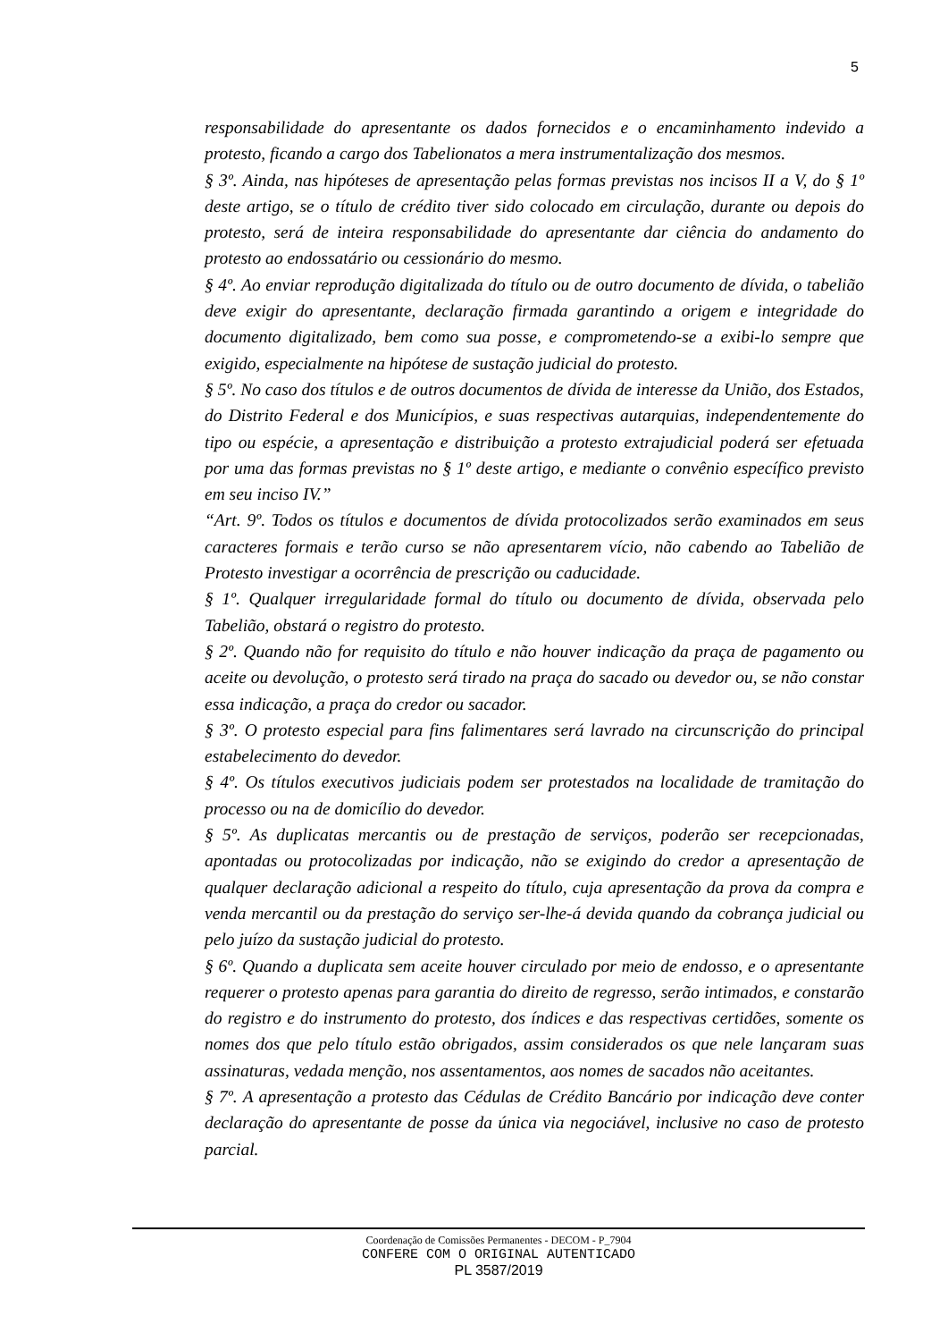5
responsabilidade do apresentante os dados fornecidos e o encaminhamento indevido a protesto, ficando a cargo dos Tabelionatos a mera instrumentalização dos mesmos.
§ 3º. Ainda, nas hipóteses de apresentação pelas formas previstas nos incisos II a V, do § 1º deste artigo, se o título de crédito tiver sido colocado em circulação, durante ou depois do protesto, será de inteira responsabilidade do apresentante dar ciência do andamento do protesto ao endossatário ou cessionário do mesmo.
§ 4º. Ao enviar reprodução digitalizada do título ou de outro documento de dívida, o tabelião deve exigir do apresentante, declaração firmada garantindo a origem e integridade do documento digitalizado, bem como sua posse, e comprometendo-se a exibi-lo sempre que exigido, especialmente na hipótese de sustação judicial do protesto.
§ 5º. No caso dos títulos e de outros documentos de dívida de interesse da União, dos Estados, do Distrito Federal e dos Municípios, e suas respectivas autarquias, independentemente do tipo ou espécie, a apresentação e distribuição a protesto extrajudicial poderá ser efetuada por uma das formas previstas no § 1º deste artigo, e mediante o convênio específico previsto em seu inciso IV.”
“Art. 9º. Todos os títulos e documentos de dívida protocolizados serão examinados em seus caracteres formais e terão curso se não apresentarem vício, não cabendo ao Tabelião de Protesto investigar a ocorrência de prescrição ou caducidade.
§ 1º. Qualquer irregularidade formal do título ou documento de dívida, observada pelo Tabelião, obstará o registro do protesto.
§ 2º. Quando não for requisito do título e não houver indicação da praça de pagamento ou aceite ou devolução, o protesto será tirado na praça do sacado ou devedor ou, se não constar essa indicação, a praça do credor ou sacador.
§ 3º. O protesto especial para fins falimentares será lavrado na circunscrição do principal estabelecimento do devedor.
§ 4º. Os títulos executivos judiciais podem ser protestados na localidade de tramitação do processo ou na de domicílio do devedor.
§ 5º. As duplicatas mercantis ou de prestação de serviços, poderão ser recepcionadas, apontadas ou protocolizadas por indicação, não se exigindo do credor a apresentação de qualquer declaração adicional a respeito do título, cuja apresentação da prova da compra e venda mercantil ou da prestação do serviço ser-lhe-á devida quando da cobrança judicial ou pelo juízo da sustação judicial do protesto.
§ 6º. Quando a duplicata sem aceite houver circulado por meio de endosso, e o apresentante requerer o protesto apenas para garantia do direito de regresso, serão intimados, e constarão do registro e do instrumento do protesto, dos índices e das respectivas certidões, somente os nomes dos que pelo título estão obrigados, assim considerados os que nele lançaram suas assinaturas, vedada menção, nos assentamentos, aos nomes de sacados não aceitantes.
§ 7º. A apresentação a protesto das Cédulas de Crédito Bancário por indicação deve conter declaração do apresentante de posse da única via negociável, inclusive no caso de protesto parcial.
Coordenação de Comissões Permanentes - DECOM - P_7904
CONFERE COM O ORIGINAL AUTENTICADO
PL 3587/2019